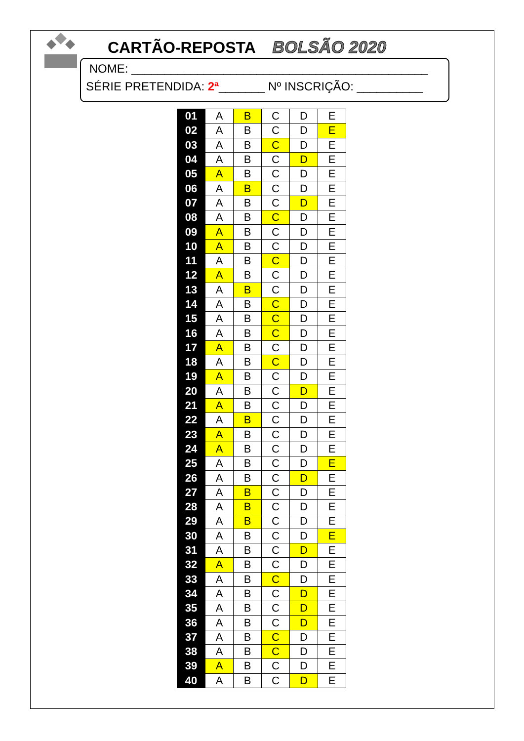CARTÃO-REPOSTA BOLSÃO 2020
NOME: _____________________________________________
SÉRIE PRETENDIDA: 2ª_______ Nº INSCRIÇÃO: __________
| 01 | A | B | C | D | E |
| 02 | A | B | C | D | E |
| 03 | A | B | C | D | E |
| 04 | A | B | C | D | E |
| 05 | A | B | C | D | E |
| 06 | A | B | C | D | E |
| 07 | A | B | C | D | E |
| 08 | A | B | C | D | E |
| 09 | A | B | C | D | E |
| 10 | A | B | C | D | E |
| 11 | A | B | C | D | E |
| 12 | A | B | C | D | E |
| 13 | A | B | C | D | E |
| 14 | A | B | C | D | E |
| 15 | A | B | C | D | E |
| 16 | A | B | C | D | E |
| 17 | A | B | C | D | E |
| 18 | A | B | C | D | E |
| 19 | A | B | C | D | E |
| 20 | A | B | C | D | E |
| 21 | A | B | C | D | E |
| 22 | A | B | C | D | E |
| 23 | A | B | C | D | E |
| 24 | A | B | C | D | E |
| 25 | A | B | C | D | E |
| 26 | A | B | C | D | E |
| 27 | A | B | C | D | E |
| 28 | A | B | C | D | E |
| 29 | A | B | C | D | E |
| 30 | A | B | C | D | E |
| 31 | A | B | C | D | E |
| 32 | A | B | C | D | E |
| 33 | A | B | C | D | E |
| 34 | A | B | C | D | E |
| 35 | A | B | C | D | E |
| 36 | A | B | C | D | E |
| 37 | A | B | C | D | E |
| 38 | A | B | C | D | E |
| 39 | A | B | C | D | E |
| 40 | A | B | C | D | E |